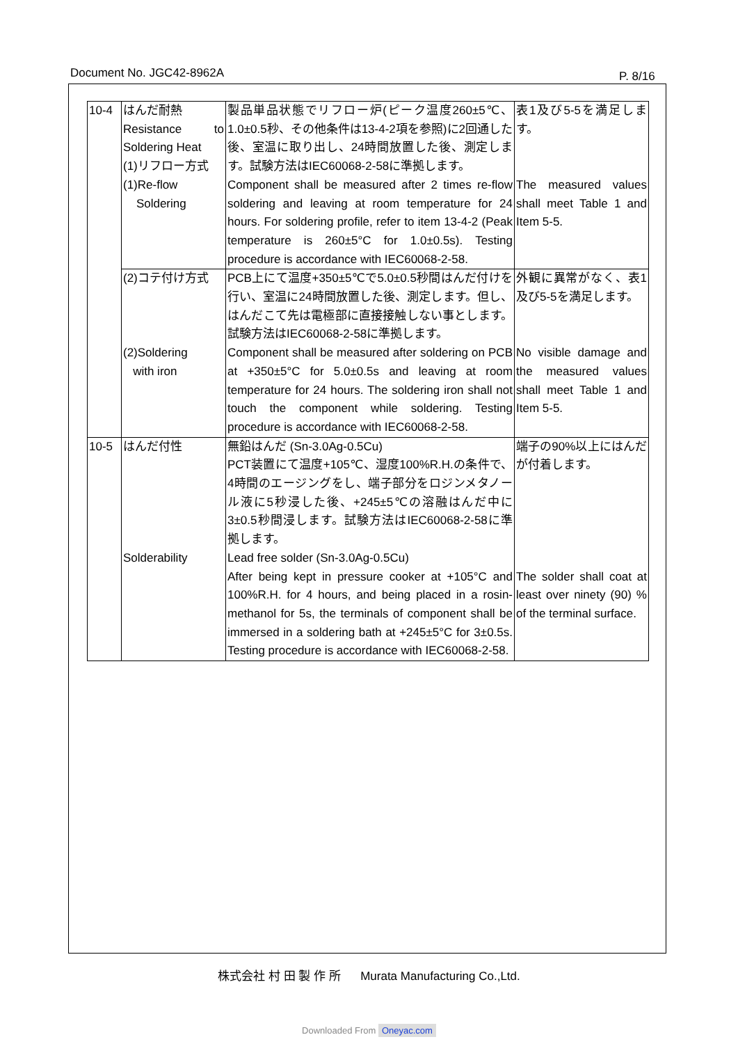Document No. JGC42-8962A P. 8/16
| 10-4 | はんだ耐熱 Resistance to Soldering Heat (1)リフロー方式 (1)Re-flow Soldering | 製品単品状態でリフロー炉(ピーク温度260±5℃、1.0±0.5秒、その他条件は13-4-2項を参照)に2回通した後、室温に取り出し、24時間放置した後、測定します。試験方法はIEC60068-2-58に準拠します。 Component shall be measured after 2 times re-flow soldering and leaving at room temperature for 24 hours. For soldering profile, refer to item 13-4-2 (Peak temperature is 260±5°C for 1.0±0.5s). Testing procedure is accordance with IEC60068-2-58. | 表1及び5-5を満足します。 The measured values shall meet Table 1 and Item 5-5. |
| | (2)コテ付け方式 (2)Soldering with iron | PCB上にて温度+350±5℃で5.0±0.5秒間はんだ付けを行い、室温に24時間放置した後、測定します。但し、はんだこて先は電極部に直接接触しない事とします。試験方法はIEC60068-2-58に準拠します。 Component shall be measured after soldering on PCB at +350±5°C for 5.0±0.5s and leaving at room temperature for 24 hours. The soldering iron shall not touch the component while soldering. Testing procedure is accordance with IEC60068-2-58. | 外観に異常がなく、表1及び5-5を満足します。 No visible damage and the measured values shall meet Table 1 and Item 5-5. |
| 10-5 | はんだ付性 Solderability | 無鉛はんだ (Sn-3.0Ag-0.5Cu) PCT装置にて温度+105℃、湿度100%R.H.の条件で、4時間のエージングをし、端子部分をロジンメタノール液に5秒浸した後、+245±5℃の溶融はんだ中に3±0.5秒間浸します。試験方法はIEC60068-2-58に準拠します。 Lead free solder (Sn-3.0Ag-0.5Cu) After being kept in pressure cooker at +105°C and 100%R.H. for 4 hours, and being placed in a rosin-methanol for 5s, the terminals of component shall be immersed in a soldering bath at +245±5°C for 3±0.5s. Testing procedure is accordance with IEC60068-2-58. | 端子の90%以上にはんだが付着します。 The solder shall coat at least over ninety (90) % of the terminal surface. |
株式会社 村 田 製 作 所 Murata Manufacturing Co.,Ltd.
Downloaded From Oneyac.com